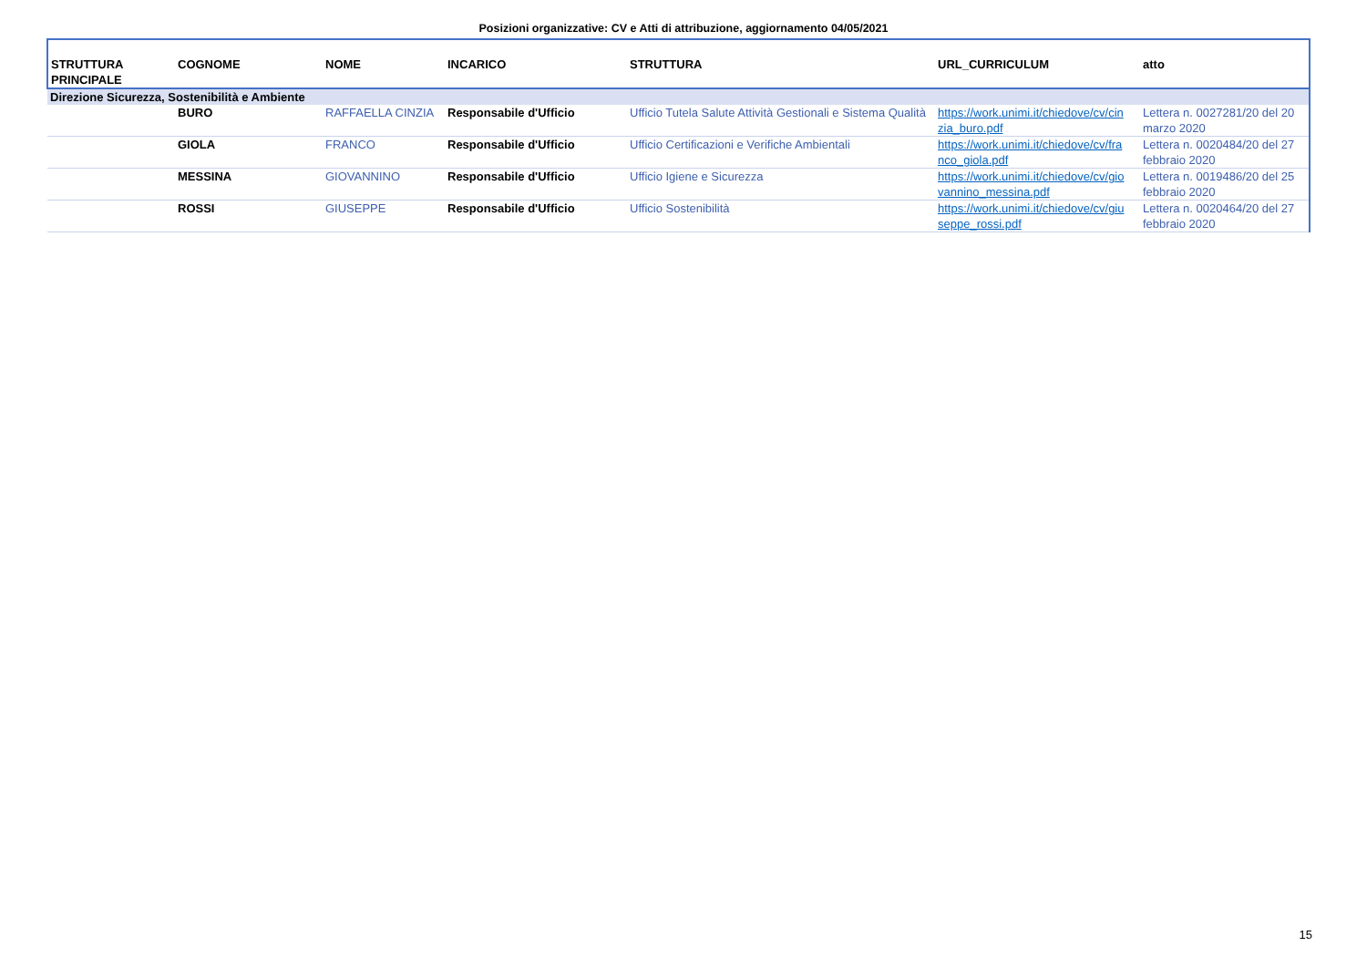Posizioni organizzative: CV e Atti di attribuzione, aggiornamento 04/05/2021
| STRUTTURA PRINCIPALE | COGNOME | NOME | INCARICO | STRUTTURA | URL_CURRICULUM | atto |
| --- | --- | --- | --- | --- | --- | --- |
| Direzione Sicurezza, Sostenibilità e Ambiente | | | | | | |
| | BURO | RAFFAELLA CINZIA | Responsabile d'Ufficio | Ufficio Tutela Salute Attività Gestionali e Sistema Qualità | https://work.unimi.it/chiedove/cv/cin zia_buro.pdf | Lettera n. 0027281/20 del 20 marzo 2020 |
| | GIOLA | FRANCO | Responsabile d'Ufficio | Ufficio Certificazioni e Verifiche Ambientali | https://work.unimi.it/chiedove/cv/fra nco_giola.pdf | Lettera n. 0020484/20 del 27 febbraio 2020 |
| | MESSINA | GIOVANNINO | Responsabile d'Ufficio | Ufficio Igiene e Sicurezza | https://work.unimi.it/chiedove/cv/gio vannino_messina.pdf | Lettera n. 0019486/20 del 25 febbraio 2020 |
| | ROSSI | GIUSEPPE | Responsabile d'Ufficio | Ufficio Sostenibilità | https://work.unimi.it/chiedove/cv/giu seppe_rossi.pdf | Lettera n. 0020464/20 del 27 febbraio 2020 |
15